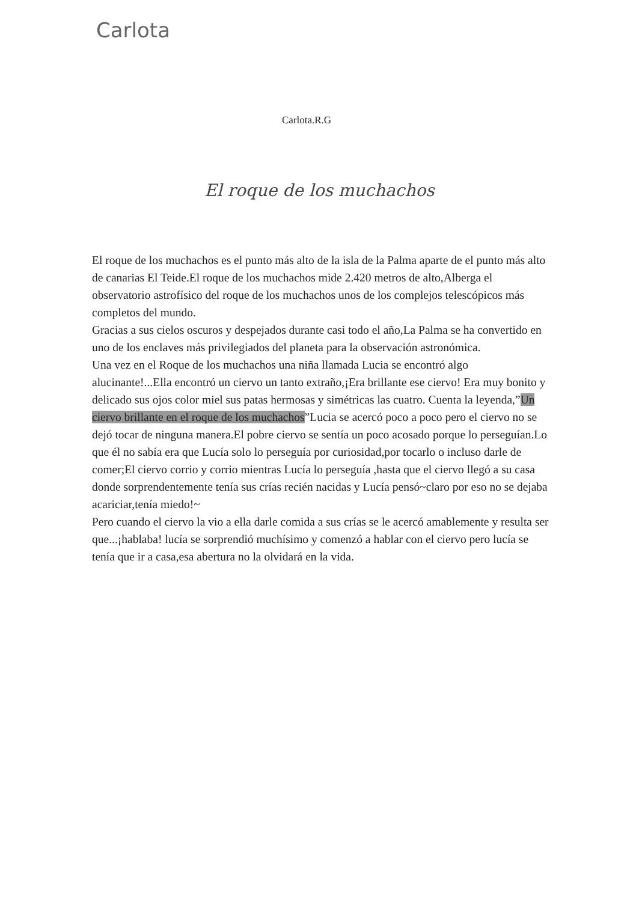Carlota
Carlota.R.G
El roque de los muchachos
El roque de los muchachos es el punto más alto de la isla de la Palma aparte de el punto más alto de canarias El Teide.El roque de los muchachos mide 2.420 metros de alto,Alberga el observatorio astrofísico del roque de los muchachos unos de los complejos telescópicos más completos del mundo.
Gracias a sus cielos oscuros y despejados durante casi todo el año,La Palma se ha convertido en uno de los enclaves más privilegiados del planeta para la observación astronómica.
Una vez en el Roque de los muchachos una niña llamada Lucia se encontró algo alucinante!...Ella encontró un ciervo un tanto extraño,¡Era brillante ese ciervo! Era muy bonito y delicado sus ojos color miel sus patas hermosas y simétricas las cuatro. Cuenta la leyenda,”Un ciervo brillante en el roque de los muchachos”Lucia se acercó poco a poco pero el ciervo no se dejó tocar de ninguna manera.El pobre ciervo se sentía un poco acosado porque lo perseguían.Lo que él no sabía era que Lucía solo lo perseguía por curiosidad,por tocarlo o incluso darle de comer;El ciervo corrio y corrio mientras Lucía lo perseguía ,hasta que el ciervo llegó a su casa donde sorprendentemente tenía sus crías recién nacidas y Lucía pensó~claro por eso no se dejaba acariciar,tenía miedo!~
Pero cuando el ciervo la vio a ella darle comida a sus crías se le acercó amablemente y resulta ser que...¡hablaba! lucía se sorprendió muchísimo y comenzó a hablar con el ciervo pero lucía se tenía que ir a casa,esa abertura no la olvidará en la vida.